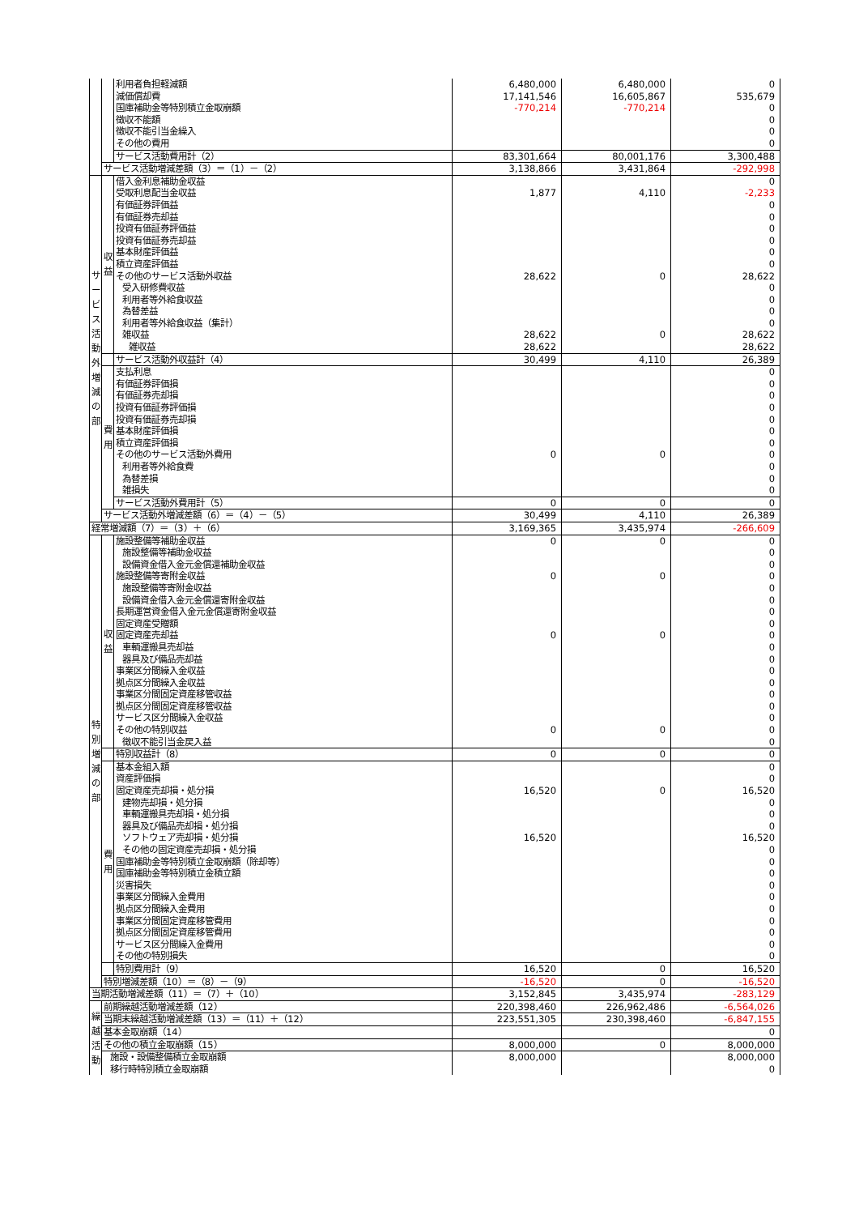| | | 利用者負担軽減額 | 6,480,000 | 6,480,000 | 0 |
| | | 減価償却費 | 17,141,546 | 16,605,867 | 535,679 |
| | | 国庫補助金等特別積立金取崩額 | -770,214 | -770,214 | 0 |
| | | 徴収不能額 | | | 0 |
| | | 徴収不能引当金繰入 | | | 0 |
| | | その他の費用 | | | 0 |
| | | サービス活動費用計（2） | 83,301,664 | 80,001,176 | 3,300,488 |
| | サービス活動増減差額（3）＝（1）－（2） | | 3,138,866 | 3,431,864 | -292,998 |
| サービス活動外増減の部 | 収益 | 借入金利息補助金収益 | | | 0 |
| | | 受取利息配当金収益 | 1,877 | 4,110 | -2,233 |
| | | 有価証券評価益 | | | 0 |
| | | 有価証券売却益 | | | 0 |
| | | 投資有価証券評価益 | | | 0 |
| | | 投資有価証券売却益 | | | 0 |
| | | 基本財産評価益 | | | 0 |
| | | 積立資産評価益 | | | 0 |
| | | その他のサービス活動外収益 | 28,622 | 0 | 28,622 |
| | | 受入研修費収益 | | | 0 |
| | | 利用者等外給食収益 | | | 0 |
| | | 為替差益 | | | 0 |
| | | 利用者等外給食収益（集計） | | | 0 |
| | | 雑収益 | 28,622 | 0 | 28,622 |
| | | 雑収益 | 28,622 | | 28,622 |
| | | サービス活動外収益計（4） | 30,499 | 4,110 | 26,389 |
| | 費用 | 支払利息 | | | 0 |
| | | 有価証券評価損 | | | 0 |
| | | 有価証券売却損 | | | 0 |
| | | 投資有価証券評価損 | | | 0 |
| | | 投資有価証券売却損 | | | 0 |
| | | 基本財産評価損 | | | 0 |
| | | 積立資産評価損 | | | 0 |
| | | その他のサービス活動外費用 | 0 | 0 | 0 |
| | | 利用者等外給食費 | | | 0 |
| | | 為替差損 | | | 0 |
| | | 雑損失 | | | 0 |
| | | サービス活動外費用計（5） | 0 | 0 | 0 |
| | サービス活動外増減差額（6）＝（4）－（5） | | 30,499 | 4,110 | 26,389 |
| 経常増減額（7）＝（3）＋（6） | | | 3,169,365 | 3,435,974 | -266,609 |
| 特別増減の部 | 収益 | 施設整備等補助金収益 | 0 | 0 | 0 |
| | | 施設整備等補助金収益 | | | 0 |
| | | 設備資金借入金元金償還補助金収益 | | | 0 |
| | | 施設整備等寄附金収益 | 0 | 0 | 0 |
| | | 施設整備等寄附金収益 | | | 0 |
| | | 設備資金借入金元金償還寄附金収益 | | | 0 |
| | | 長期運営資金借入金元金償還寄附金収益 | | | 0 |
| | | 固定資産受贈額 | | | 0 |
| | | 固定資産売却益 | 0 | 0 | 0 |
| | | 車輌運搬具売却益 | | | 0 |
| | | 器具及び備品売却益 | | | 0 |
| | | 事業区分間繰入金収益 | | | 0 |
| | | 拠点区分間繰入金収益 | | | 0 |
| | | 事業区分間固定資産移管収益 | | | 0 |
| | | 拠点区分間固定資産移管収益 | | | 0 |
| | | サービス区分間繰入金収益 | | | 0 |
| | | その他の特別収益 | 0 | 0 | 0 |
| | | 徴収不能引当金戻入益 | | | 0 |
| | | 特別収益計（8） | 0 | 0 | 0 |
| | 費用 | 基本金組入額 | | | 0 |
| | | 資産評価損 | | | 0 |
| | | 固定資産売却損・処分損 | 16,520 | 0 | 16,520 |
| | | 建物売却損・処分損 | | | 0 |
| | | 車輌運搬具売却損・処分損 | | | 0 |
| | | 器具及び備品売却損・処分損 | | | 0 |
| | | ソフトウェア売却損・処分損 | 16,520 | | 16,520 |
| | | その他の固定資産売却損・処分損 | | | 0 |
| | | 国庫補助金等特別積立金取崩額（除却等） | | | 0 |
| | | 国庫補助金等特別積立金積立額 | | | 0 |
| | | 災害損失 | | | 0 |
| | | 事業区分間繰入金費用 | | | 0 |
| | | 拠点区分間繰入金費用 | | | 0 |
| | | 事業区分間固定資産移管費用 | | | 0 |
| | | 拠点区分間固定資産移管費用 | | | 0 |
| | | サービス区分間繰入金費用 | | | 0 |
| | | その他の特別損失 | | | 0 |
| | | 特別費用計（9） | 16,520 | 0 | 16,520 |
| | 特別増減差額（10）＝（8）－（9） | | -16,520 | 0 | -16,520 |
| 当期活動増減差額（11）＝（7）＋（10） | | | 3,152,845 | 3,435,974 | -283,129 |
| 繰越活動 | 前期繰越活動増減差額（12） | | 220,398,460 | 226,962,486 | -6,564,026 |
| | 当期末繰越活動増減差額（13）＝（11）＋（12） | | 223,551,305 | 230,398,460 | -6,847,155 |
| | 基本金取崩額（14） | | | | 0 |
| | その他の積立金取崩額（15） | | 8,000,000 | 0 | 8,000,000 |
| | 施設・設備整備積立金取崩額 | | 8,000,000 | | 8,000,000 |
| | 移行時特別積立金取崩額 | | | | 0 |